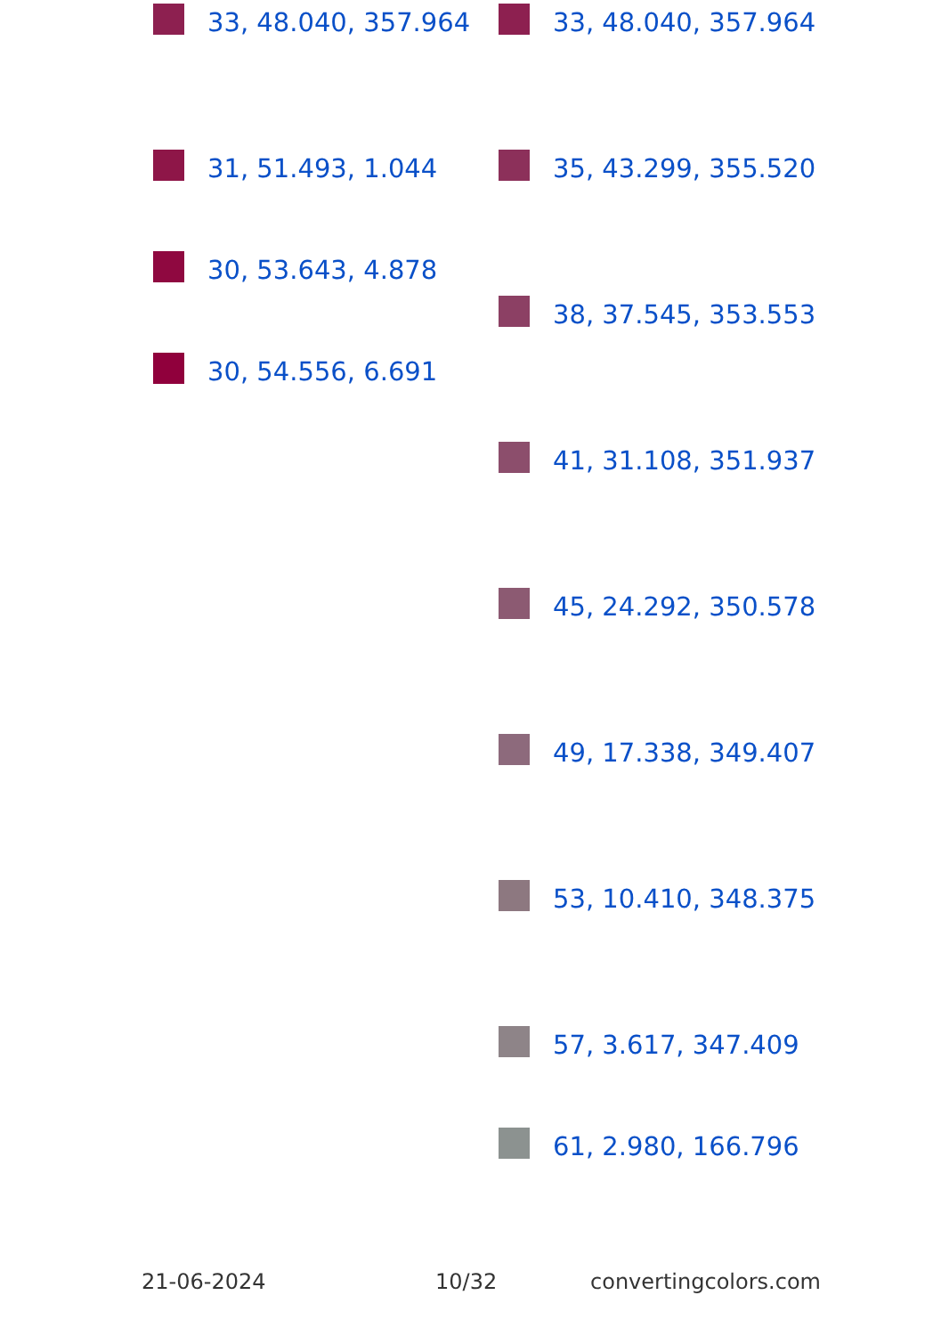33, 48.040, 357.964
31, 51.493, 1.044
30, 53.643, 4.878
30, 54.556, 6.691
33, 48.040, 357.964
35, 43.299, 355.520
38, 37.545, 353.553
41, 31.108, 351.937
45, 24.292, 350.578
49, 17.338, 349.407
53, 10.410, 348.375
57, 3.617, 347.409
61, 2.980, 166.796
21-06-2024 10/32 convertingcolors.com